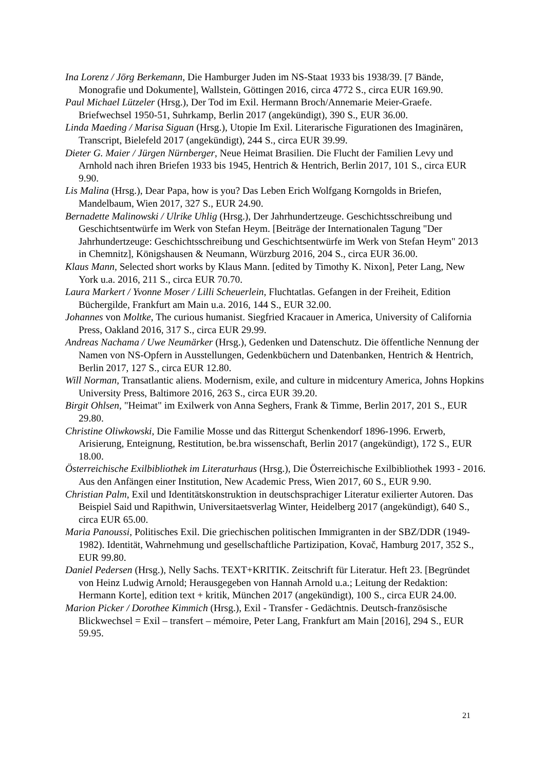Ina Lorenz / Jörg Berkemann, Die Hamburger Juden im NS-Staat 1933 bis 1938/39. [7 Bände, Monografie und Dokumente], Wallstein, Göttingen 2016, circa 4772 S., circa EUR 169.90.
Paul Michael Lützeler (Hrsg.), Der Tod im Exil. Hermann Broch/Annemarie Meier-Graefe. Briefwechsel 1950-51, Suhrkamp, Berlin 2017 (angekündigt), 390 S., EUR 36.00.
Linda Maeding / Marisa Siguan (Hrsg.), Utopie Im Exil. Literarische Figurationen des Imaginären, Transcript, Bielefeld 2017 (angekündigt), 244 S., circa EUR 39.99.
Dieter G. Maier / Jürgen Nürnberger, Neue Heimat Brasilien. Die Flucht der Familien Levy und Arnhold nach ihren Briefen 1933 bis 1945, Hentrich & Hentrich, Berlin 2017, 101 S., circa EUR 9.90.
Lis Malina (Hrsg.), Dear Papa, how is you? Das Leben Erich Wolfgang Korngolds in Briefen, Mandelbaum, Wien 2017, 327 S., EUR 24.90.
Bernadette Malinowski / Ulrike Uhlig (Hrsg.), Der Jahrhundertzeuge. Geschichtsschreibung und Geschichtsentwürfe im Werk von Stefan Heym. [Beiträge der Internationalen Tagung "Der Jahrhundertzeuge: Geschichtsschreibung und Geschichtsentwürfe im Werk von Stefan Heym" 2013 in Chemnitz], Königshausen & Neumann, Würzburg 2016, 204 S., circa EUR 36.00.
Klaus Mann, Selected short works by Klaus Mann. [edited by Timothy K. Nixon], Peter Lang, New York u.a. 2016, 211 S., circa EUR 70.70.
Laura Markert / Yvonne Moser / Lilli Scheuerlein, Fluchtatlas. Gefangen in der Freiheit, Edition Büchergilde, Frankfurt am Main u.a. 2016, 144 S., EUR 32.00.
Johannes von Moltke, The curious humanist. Siegfried Kracauer in America, University of California Press, Oakland 2016, 317 S., circa EUR 29.99.
Andreas Nachama / Uwe Neumärker (Hrsg.), Gedenken und Datenschutz. Die öffentliche Nennung der Namen von NS-Opfern in Ausstellungen, Gedenkbüchern und Datenbanken, Hentrich & Hentrich, Berlin 2017, 127 S., circa EUR 12.80.
Will Norman, Transatlantic aliens. Modernism, exile, and culture in midcentury America, Johns Hopkins University Press, Baltimore 2016, 263 S., circa EUR 39.20.
Birgit Ohlsen, "Heimat" im Exilwerk von Anna Seghers, Frank & Timme, Berlin 2017, 201 S., EUR 29.80.
Christine Oliwkowski, Die Familie Mosse und das Rittergut Schenkendorf 1896-1996. Erwerb, Arisierung, Enteignung, Restitution, be.bra wissenschaft, Berlin 2017 (angekündigt), 172 S., EUR 18.00.
Österreichische Exilbibliothek im Literaturhaus (Hrsg.), Die Österreichische Exilbibliothek 1993 - 2016. Aus den Anfängen einer Institution, New Academic Press, Wien 2017, 60 S., EUR 9.90.
Christian Palm, Exil und Identitätskonstruktion in deutschsprachiger Literatur exilierter Autoren. Das Beispiel Said und Rapithwin, Universitaetsverlag Winter, Heidelberg 2017 (angekündigt), 640 S., circa EUR 65.00.
Maria Panoussi, Politisches Exil. Die griechischen politischen Immigranten in der SBZ/DDR (1949-1982). Identität, Wahrnehmung und gesellschaftliche Partizipation, Kovač, Hamburg 2017, 352 S., EUR 99.80.
Daniel Pedersen (Hrsg.), Nelly Sachs. TEXT+KRITIK. Zeitschrift für Literatur. Heft 23. [Begründet von Heinz Ludwig Arnold; Herausgegeben von Hannah Arnold u.a.; Leitung der Redaktion: Hermann Korte], edition text + kritik, München 2017 (angekündigt), 100 S., circa EUR 24.00.
Marion Picker / Dorothee Kimmich (Hrsg.), Exil - Transfer - Gedächtnis. Deutsch-französische Blickwechsel = Exil – transfert – mémoire, Peter Lang, Frankfurt am Main [2016], 294 S., EUR 59.95.
21